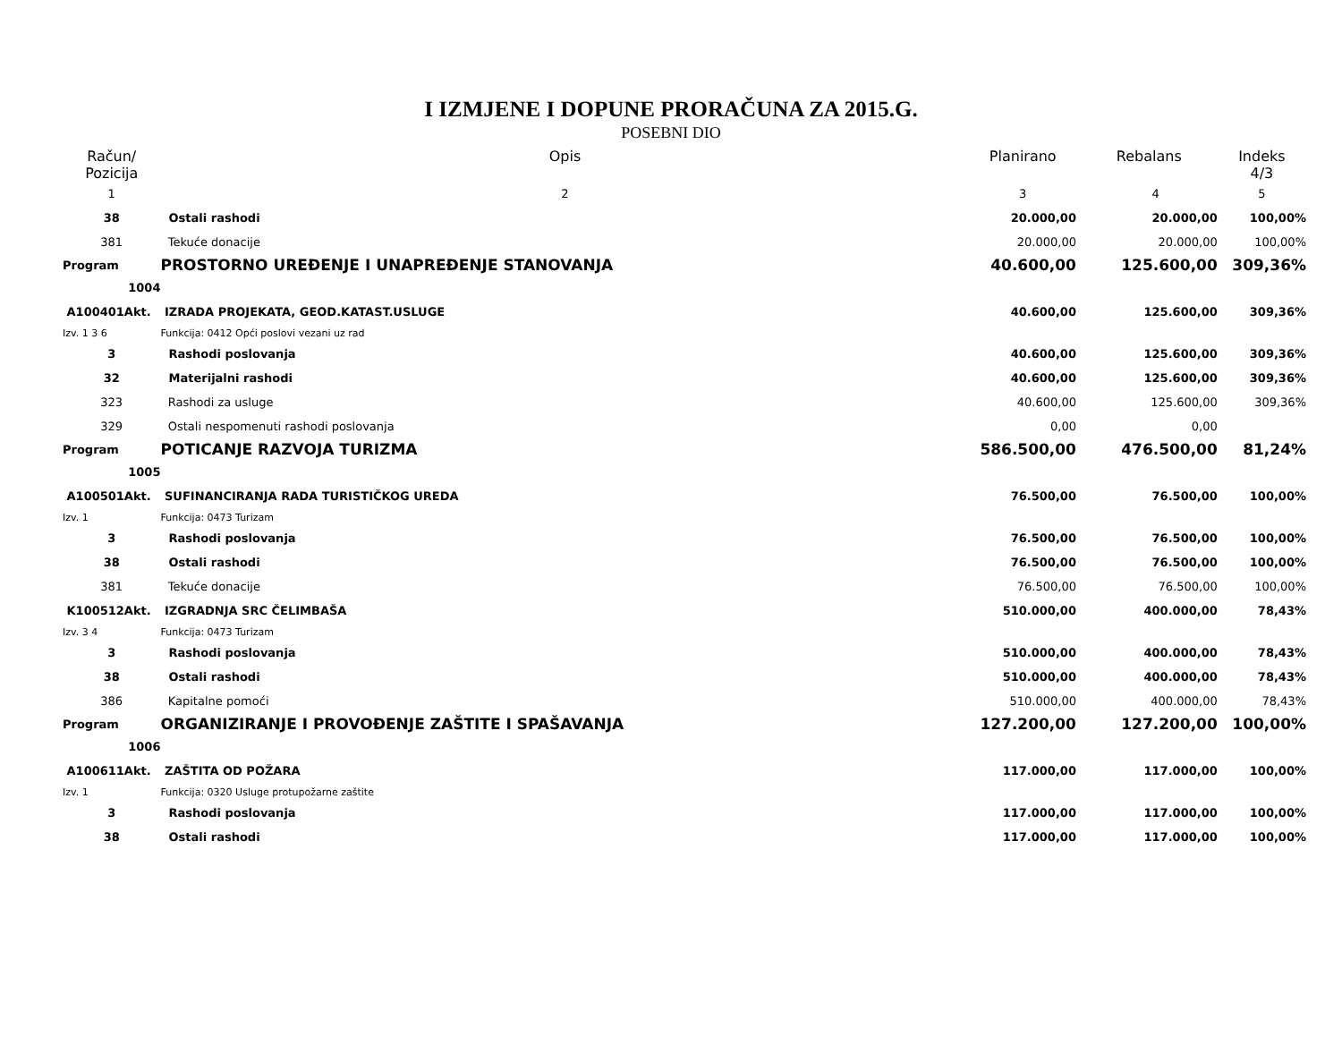I IZMJENE I DOPUNE PRORAČUNA ZA 2015.G.
POSEBNI DIO
| Račun/ Pozicija | Opis | Planirano | Rebalans | Indeks 4/3 |
| --- | --- | --- | --- | --- |
| 1 | 2 | 3 | 4 | 5 |
| 38 | Ostali rashodi | 20.000,00 | 20.000,00 | 100,00% |
| 381 | Tekuće donacije | 20.000,00 | 20.000,00 | 100,00% |
| Program | PROSTORNO UREĐENJE I UNAPREĐENJE STANOVANJA | 40.600,00 | 125.600,00 | 309,36% |
| 1004 | | | | |
| A100401Akt. | IZRADA PROJEKATA, GEOD.KATAST.USLUGE | 40.600,00 | 125.600,00 | 309,36% |
| Izv. 1 3 6 | Funkcija: 0412 Opći poslovi vezani uz rad | | | |
| 3 | Rashodi poslovanja | 40.600,00 | 125.600,00 | 309,36% |
| 32 | Materijalni rashodi | 40.600,00 | 125.600,00 | 309,36% |
| 323 | Rashodi za usluge | 40.600,00 | 125.600,00 | 309,36% |
| 329 | Ostali nespomenuti rashodi poslovanja | 0,00 | 0,00 | |
| Program | POTICANJE RAZVOJA TURIZMA | 586.500,00 | 476.500,00 | 81,24% |
| 1005 | | | | |
| A100501Akt. | SUFINANCIRANJA RADA TURISTIČKOG UREDA | 76.500,00 | 76.500,00 | 100,00% |
| Izv. 1 | Funkcija: 0473 Turizam | | | |
| 3 | Rashodi poslovanja | 76.500,00 | 76.500,00 | 100,00% |
| 38 | Ostali rashodi | 76.500,00 | 76.500,00 | 100,00% |
| 381 | Tekuće donacije | 76.500,00 | 76.500,00 | 100,00% |
| K100512Akt. | IZGRADNJA SRC ČELIMBAŠA | 510.000,00 | 400.000,00 | 78,43% |
| Izv. 3 4 | Funkcija: 0473 Turizam | | | |
| 3 | Rashodi poslovanja | 510.000,00 | 400.000,00 | 78,43% |
| 38 | Ostali rashodi | 510.000,00 | 400.000,00 | 78,43% |
| 386 | Kapitalne pomoći | 510.000,00 | 400.000,00 | 78,43% |
| Program | ORGANIZIRANJE I PROVOĐENJE ZAŠTITE I SPAŠAVANJA | 127.200,00 | 127.200,00 | 100,00% |
| 1006 | | | | |
| A100611Akt. | ZAŠTITA OD POŽARA | 117.000,00 | 117.000,00 | 100,00% |
| Izv. 1 | Funkcija: 0320 Usluge protupožarne zaštite | | | |
| 3 | Rashodi poslovanja | 117.000,00 | 117.000,00 | 100,00% |
| 38 | Ostali rashodi | 117.000,00 | 117.000,00 | 100,00% |